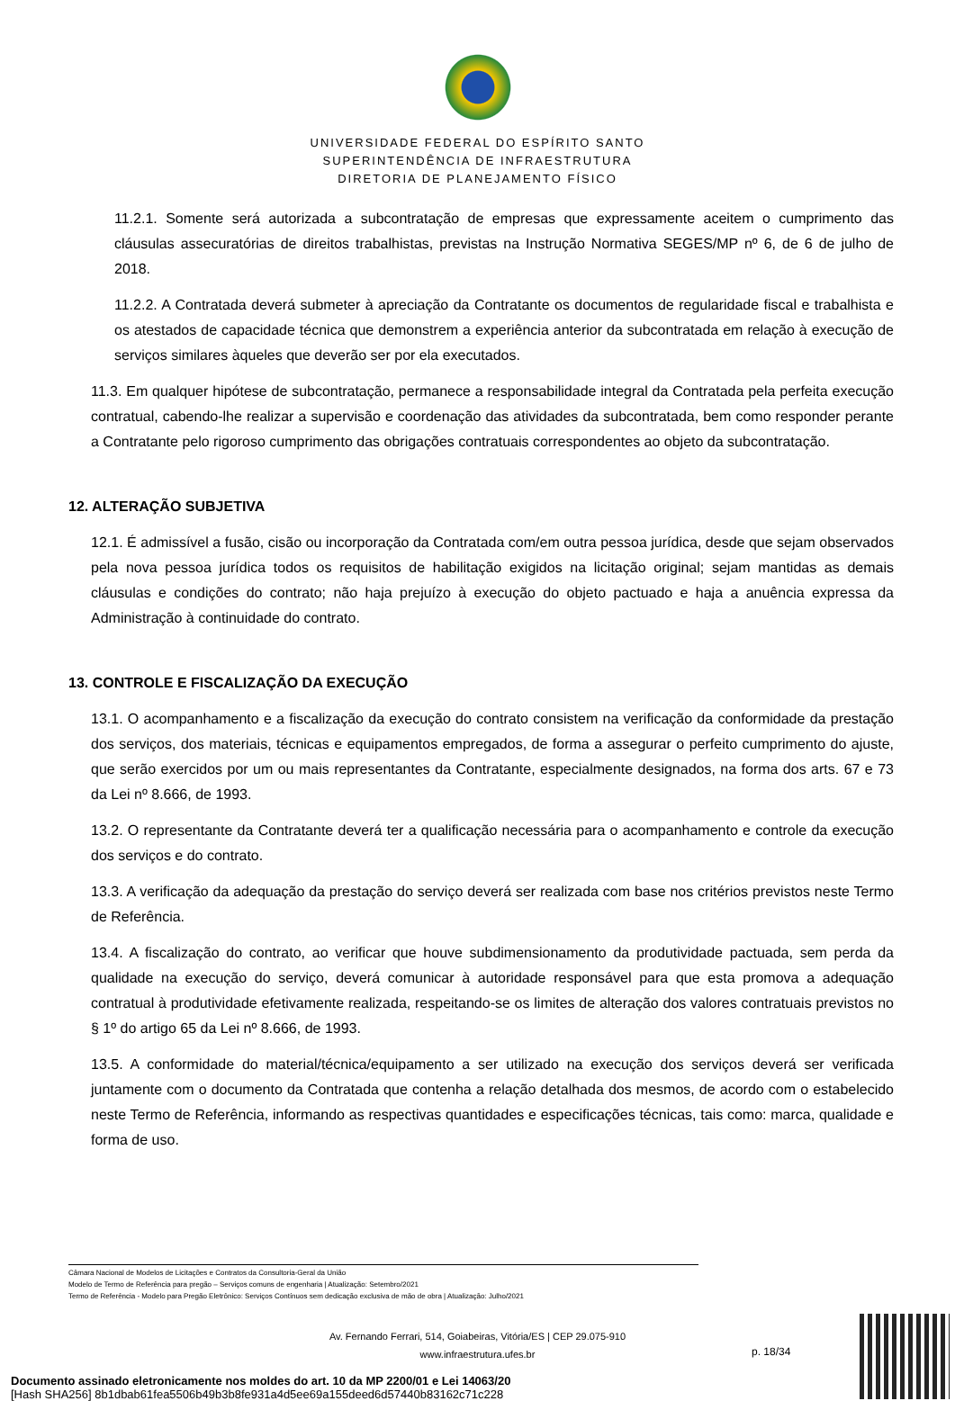UNIVERSIDADE FEDERAL DO ESPÍRITO SANTO
SUPERINTENDÊNCIA DE INFRAESTRUTURA
DIRETORIA DE PLANEJAMENTO FÍSICO
11.2.1. Somente será autorizada a subcontratação de empresas que expressamente aceitem o cumprimento das cláusulas assecuratórias de direitos trabalhistas, previstas na Instrução Normativa SEGES/MP nº 6, de 6 de julho de 2018.
11.2.2. A Contratada deverá submeter à apreciação da Contratante os documentos de regularidade fiscal e trabalhista e os atestados de capacidade técnica que demonstrem a experiência anterior da subcontratada em relação à execução de serviços similares àqueles que deverão ser por ela executados.
11.3. Em qualquer hipótese de subcontratação, permanece a responsabilidade integral da Contratada pela perfeita execução contratual, cabendo-lhe realizar a supervisão e coordenação das atividades da subcontratada, bem como responder perante a Contratante pelo rigoroso cumprimento das obrigações contratuais correspondentes ao objeto da subcontratação.
12. ALTERAÇÃO SUBJETIVA
12.1. É admissível a fusão, cisão ou incorporação da Contratada com/em outra pessoa jurídica, desde que sejam observados pela nova pessoa jurídica todos os requisitos de habilitação exigidos na licitação original; sejam mantidas as demais cláusulas e condições do contrato; não haja prejuízo à execução do objeto pactuado e haja a anuência expressa da Administração à continuidade do contrato.
13. CONTROLE E FISCALIZAÇÃO DA EXECUÇÃO
13.1. O acompanhamento e a fiscalização da execução do contrato consistem na verificação da conformidade da prestação dos serviços, dos materiais, técnicas e equipamentos empregados, de forma a assegurar o perfeito cumprimento do ajuste, que serão exercidos por um ou mais representantes da Contratante, especialmente designados, na forma dos arts. 67 e 73 da Lei nº 8.666, de 1993.
13.2. O representante da Contratante deverá ter a qualificação necessária para o acompanhamento e controle da execução dos serviços e do contrato.
13.3. A verificação da adequação da prestação do serviço deverá ser realizada com base nos critérios previstos neste Termo de Referência.
13.4. A fiscalização do contrato, ao verificar que houve subdimensionamento da produtividade pactuada, sem perda da qualidade na execução do serviço, deverá comunicar à autoridade responsável para que esta promova a adequação contratual à produtividade efetivamente realizada, respeitando-se os limites de alteração dos valores contratuais previstos no § 1º do artigo 65 da Lei nº 8.666, de 1993.
13.5. A conformidade do material/técnica/equipamento a ser utilizado na execução dos serviços deverá ser verificada juntamente com o documento da Contratada que contenha a relação detalhada dos mesmos, de acordo com o estabelecido neste Termo de Referência, informando as respectivas quantidades e especificações técnicas, tais como: marca, qualidade e forma de uso.
Câmara Nacional de Modelos de Licitações e Contratos da Consultoria-Geral da União
Modelo de Termo de Referência para pregão – Serviços comuns de engenharia | Atualização: Setembro/2021
Termo de Referência - Modelo para Pregão Eletrônico: Serviços Contínuos sem dedicação exclusiva de mão de obra | Atualização: Julho/2021
Av. Fernando Ferrari, 514, Goiabeiras, Vitória/ES | CEP 29.075-910
www.infraestrutura.ufes.br
p. 18/34
Documento assinado eletronicamente nos moldes do art. 10 da MP 2200/01 e Lei 14063/20
[Hash SHA256] 8b1dbab61fea5506b49b3b8fe931a4d5ee69a155deed6d57440b83162c71c228